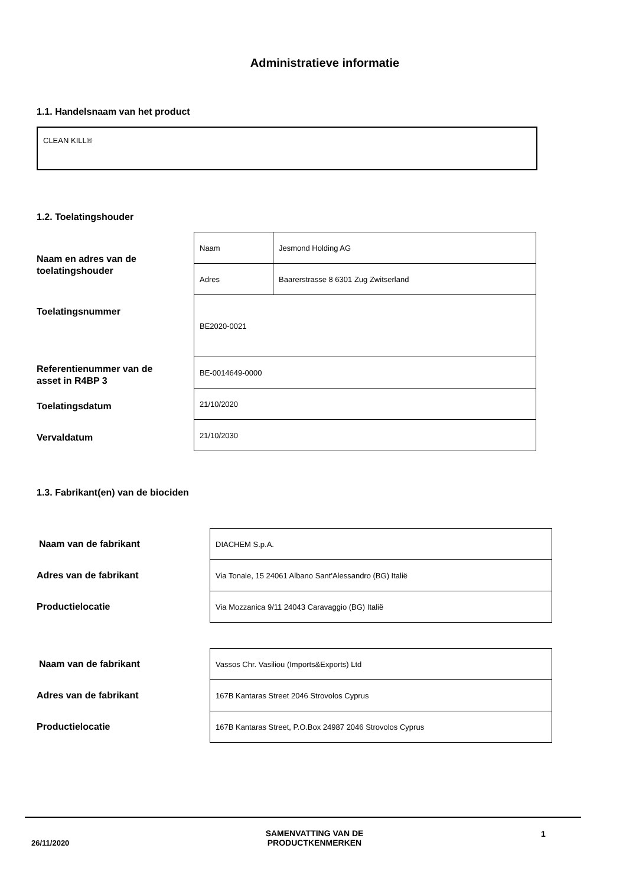Administratieve informatie
1.1. Handelsnaam van het product
CLEAN KILL®
1.2. Toelatingshouder
Naam en adres van de
toelatingshouder
Toelatingsnummer
Referentienummer van de
asset in R4BP 3
Toelatingsdatum
Vervaldatum
| Naam | Jesmond Holding AG |
| Adres | Baarerstrasse 8 6301 Zug Zwitserland |
| BE2020-0021 | |
| BE-0014649-0000 | |
| 21/10/2020 | |
| 21/10/2030 | |
1.3. Fabrikant(en) van de biociden
Naam van de fabrikant
Adres van de fabrikant
Productielocatie
| DIACHEM S.p.A. |
| Via Tonale, 15 24061 Albano Sant'Alessandro (BG) Italië |
| Via Mozzanica 9/11 24043 Caravaggio (BG) Italië |
Naam van de fabrikant
Adres van de fabrikant
Productielocatie
| Vassos Chr. Vasiliou (Imports&Exports) Ltd |
| 167B Kantaras Street 2046 Strovolos Cyprus |
| 167B Kantaras Street, P.O.Box 24987 2046 Strovolos Cyprus |
26/11/2020
SAMENVATTING VAN DE PRODUCTKENMERKEN
1